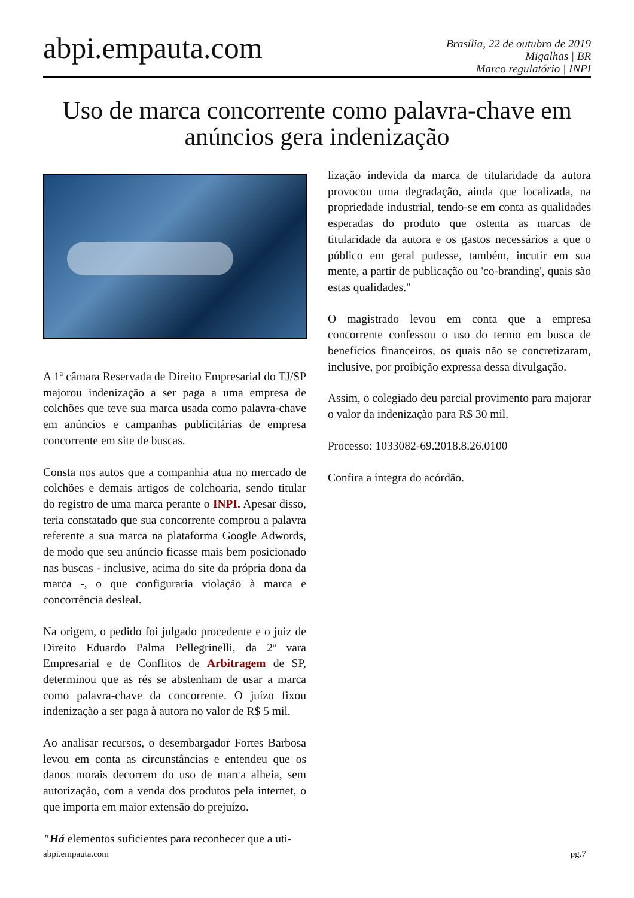abpi.empauta.com
Brasília, 22 de outubro de 2019
Migalhas | BR
Marco regulatório | INPI
Uso de marca concorrente como palavra-chave em anúncios gera indenização
A 1ª câmara Reservada de Direito Empresarial do TJ/SP majorou indenização a ser paga a uma empresa de colchões que teve sua marca usada como palavra-chave em anúncios e campanhas publicitárias de empresa concorrente em site de buscas.
Consta nos autos que a companhia atua no mercado de colchões e demais artigos de colchoaria, sendo titular do registro de uma marca perante o INPI. Apesar disso, teria constatado que sua concorrente comprou a palavra referente a sua marca na plataforma Google Adwords, de modo que seu anúncio ficasse mais bem posicionado nas buscas - inclusive, acima do site da própria dona da marca -, o que configuraria violação à marca e concorrência desleal.
Na origem, o pedido foi julgado procedente e o juiz de Direito Eduardo Palma Pellegrinelli, da 2ª vara Empresarial e de Conflitos de Arbitragem de SP, determinou que as rés se abstenham de usar a marca como palavra-chave da concorrente. O juízo fixou indenização a ser paga à autora no valor de R$ 5 mil.
Ao analisar recursos, o desembargador Fortes Barbosa levou em conta as circunstâncias e entendeu que os danos morais decorrem do uso de marca alheia, sem autorização, com a venda dos produtos pela internet, o que importa em maior extensão do prejuízo.
"Há elementos suficientes para reconhecer que a uti-
lização indevida da marca de titularidade da autora provocou uma degradação, ainda que localizada, na propriedade industrial, tendo-se em conta as qualidades esperadas do produto que ostenta as marcas de titularidade da autora e os gastos necessários a que o público em geral pudesse, também, incutir em sua mente, a partir de publicação ou 'co-branding', quais são estas qualidades."
O magistrado levou em conta que a empresa concorrente confessou o uso do termo em busca de benefícios financeiros, os quais não se concretizaram, inclusive, por proibição expressa dessa divulgação.
Assim, o colegiado deu parcial provimento para majorar o valor da indenização para R$ 30 mil.
Processo: 1033082-69.2018.8.26.0100
Confira a íntegra do acórdão.
abpi.empauta.com pg.7